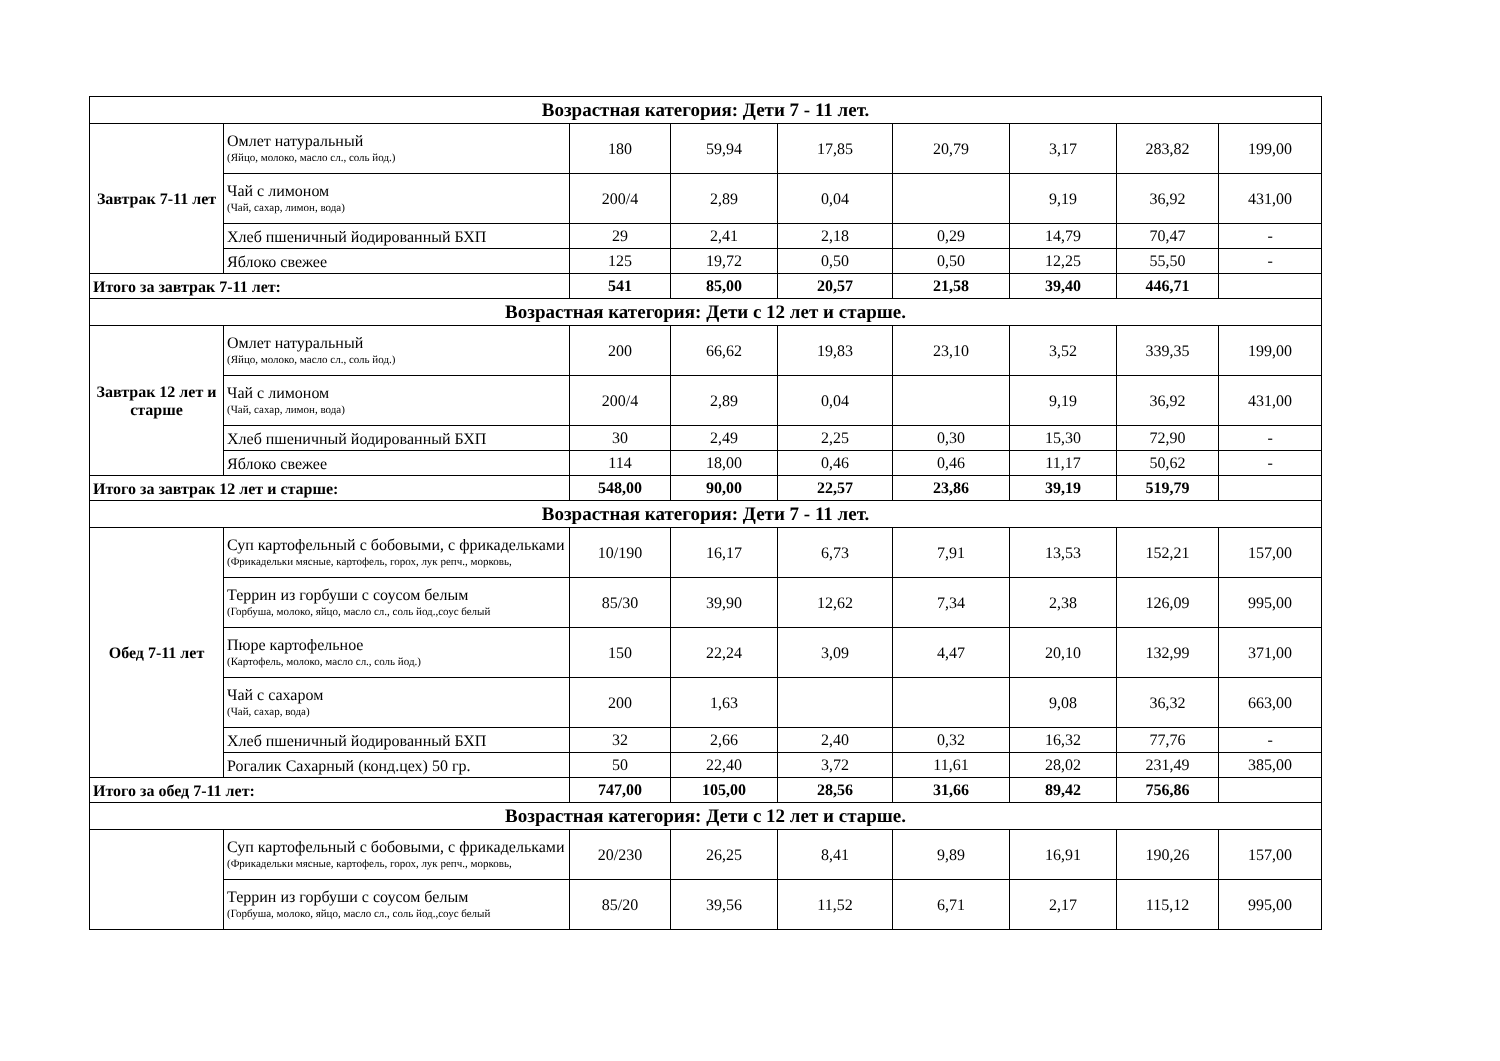| Возрастная категория: Дети 7 - 11 лет. | | | | | | | | |
| Завтрак 7-11 лет | Омлет натуральный (Яйцо, молоко, масло сл., соль йод.) | 180 | 59,94 | 17,85 | 20,79 | 3,17 | 283,82 | 199,00 |
| | Чай с лимоном (Чай, сахар, лимон, вода) | 200/4 | 2,89 | 0,04 | | 9,19 | 36,92 | 431,00 |
| | Хлеб пшеничный йодированный БХП | 29 | 2,41 | 2,18 | 0,29 | 14,79 | 70,47 | - |
| | Яблоко свежее | 125 | 19,72 | 0,50 | 0,50 | 12,25 | 55,50 | - |
| Итого за завтрак 7-11 лет: | | 541 | 85,00 | 20,57 | 21,58 | 39,40 | 446,71 | |
| Возрастная категория: Дети с 12 лет и старше. | | | | | | | | |
| Завтрак 12 лет и старше | Омлет натуральный (Яйцо, молоко, масло сл., соль йод.) | 200 | 66,62 | 19,83 | 23,10 | 3,52 | 339,35 | 199,00 |
| | Чай с лимоном (Чай, сахар, лимон, вода) | 200/4 | 2,89 | 0,04 | | 9,19 | 36,92 | 431,00 |
| | Хлеб пшеничный йодированный БХП | 30 | 2,49 | 2,25 | 0,30 | 15,30 | 72,90 | - |
| | Яблоко свежее | 114 | 18,00 | 0,46 | 0,46 | 11,17 | 50,62 | - |
| Итого за завтрак 12 лет и старше: | | 548,00 | 90,00 | 22,57 | 23,86 | 39,19 | 519,79 | |
| Возрастная категория: Дети 7 - 11 лет. | | | | | | | | |
| Обед 7-11 лет | Суп картофельный с бобовыми, с фрикадельками (Фрикадельки мясные, картофель, горох, лук репч., морковь, | 10/190 | 16,17 | 6,73 | 7,91 | 13,53 | 152,21 | 157,00 |
| | Террин из горбуши с соусом белым (Горбуша, молоко, яйцо, масло сл., соль йод.,соус белый | 85/30 | 39,90 | 12,62 | 7,34 | 2,38 | 126,09 | 995,00 |
| | Пюре картофельное (Картофель, молоко, масло сл., соль йод.) | 150 | 22,24 | 3,09 | 4,47 | 20,10 | 132,99 | 371,00 |
| | Чай с сахаром (Чай, сахар, вода) | 200 | 1,63 | | | 9,08 | 36,32 | 663,00 |
| | Хлеб пшеничный йодированный БХП | 32 | 2,66 | 2,40 | 0,32 | 16,32 | 77,76 | - |
| | Рогалик Сахарный (конд.цех) 50 гр. | 50 | 22,40 | 3,72 | 11,61 | 28,02 | 231,49 | 385,00 |
| Итого за обед 7-11 лет: | | 747,00 | 105,00 | 28,56 | 31,66 | 89,42 | 756,86 | |
| Возрастная категория: Дети с 12 лет и старше. | | | | | | | | |
| | Суп картофельный с бобовыми, с фрикадельками (Фрикадельки мясные, картофель, горох, лук репч., морковь, | 20/230 | 26,25 | 8,41 | 9,89 | 16,91 | 190,26 | 157,00 |
| | Террин из горбуши с соусом белым (Горбуша, молоко, яйцо, масло сл., соль йод.,соус белый | 85/20 | 39,56 | 11,52 | 6,71 | 2,17 | 115,12 | 995,00 |